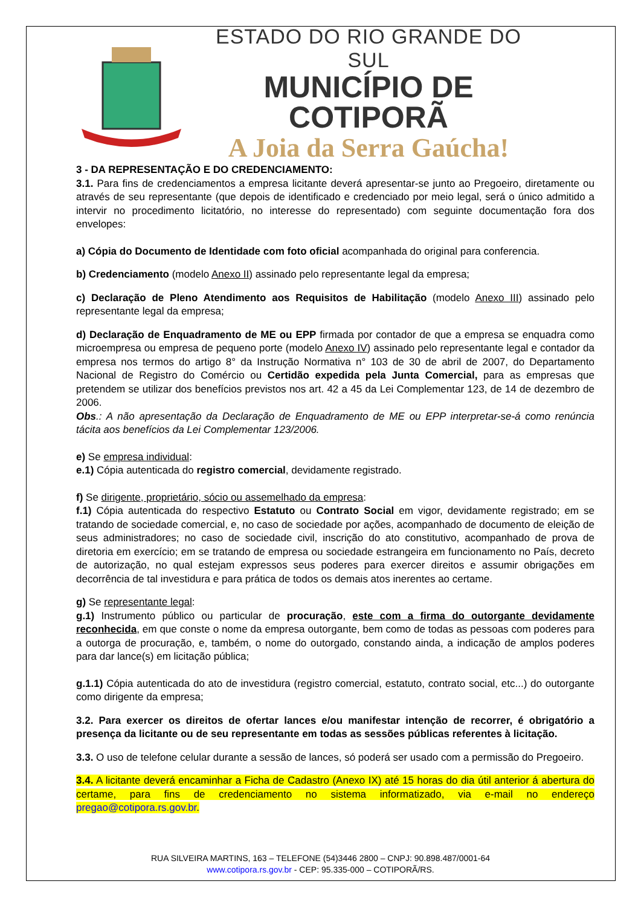ESTADO DO RIO GRANDE DO SUL
MUNICÍPIO DE COTIPORÃ
A Joia da Serra Gaúcha!
3 - DA REPRESENTAÇÃO E DO CREDENCIAMENTO:
3.1. Para fins de credenciamentos a empresa licitante deverá apresentar-se junto ao Pregoeiro, diretamente ou através de seu representante (que depois de identificado e credenciado por meio legal, será o único admitido a intervir no procedimento licitatório, no interesse do representado) com seguinte documentação fora dos envelopes:
a) Cópia do Documento de Identidade com foto oficial acompanhada do original para conferencia.
b) Credenciamento (modelo Anexo II) assinado pelo representante legal da empresa;
c) Declaração de Pleno Atendimento aos Requisitos de Habilitação (modelo Anexo III) assinado pelo representante legal da empresa;
d) Declaração de Enquadramento de ME ou EPP firmada por contador de que a empresa se enquadra como microempresa ou empresa de pequeno porte (modelo Anexo IV) assinado pelo representante legal e contador da empresa nos termos do artigo 8° da Instrução Normativa n° 103 de 30 de abril de 2007, do Departamento Nacional de Registro do Comércio ou Certidão expedida pela Junta Comercial, para as empresas que pretendem se utilizar dos benefícios previstos nos art. 42 a 45 da Lei Complementar 123, de 14 de dezembro de 2006.
Obs.: A não apresentação da Declaração de Enquadramento de ME ou EPP interpretar-se-á como renúncia tácita aos benefícios da Lei Complementar 123/2006.
e) Se empresa individual:
e.1) Cópia autenticada do registro comercial, devidamente registrado.
f) Se dirigente, proprietário, sócio ou assemelhado da empresa:
f.1) Cópia autenticada do respectivo Estatuto ou Contrato Social em vigor, devidamente registrado; em se tratando de sociedade comercial, e, no caso de sociedade por ações, acompanhado de documento de eleição de seus administradores; no caso de sociedade civil, inscrição do ato constitutivo, acompanhado de prova de diretoria em exercício; em se tratando de empresa ou sociedade estrangeira em funcionamento no País, decreto de autorização, no qual estejam expressos seus poderes para exercer direitos e assumir obrigações em decorrência de tal investidura e para prática de todos os demais atos inerentes ao certame.
g) Se representante legal:
g.1) Instrumento público ou particular de procuração, este com a firma do outorgante devidamente reconhecida, em que conste o nome da empresa outorgante, bem como de todas as pessoas com poderes para a outorga de procuração, e, também, o nome do outorgado, constando ainda, a indicação de amplos poderes para dar lance(s) em licitação pública;
g.1.1) Cópia autenticada do ato de investidura (registro comercial, estatuto, contrato social, etc...) do outorgante como dirigente da empresa;
3.2. Para exercer os direitos de ofertar lances e/ou manifestar intenção de recorrer, é obrigatório a presença da licitante ou de seu representante em todas as sessões públicas referentes à licitação.
3.3. O uso de telefone celular durante a sessão de lances, só poderá ser usado com a permissão do Pregoeiro.
3.4. A licitante deverá encaminhar a Ficha de Cadastro (Anexo IX) até 15 horas do dia útil anterior á abertura do certame, para fins de credenciamento no sistema informatizado, via e-mail no endereço pregao@cotipora.rs.gov.br.
RUA SILVEIRA MARTINS, 163 – TELEFONE (54)3446 2800 – CNPJ: 90.898.487/0001-64
www.cotipora.rs.gov.br - CEP: 95.335-000 – COTIPORÃ/RS.